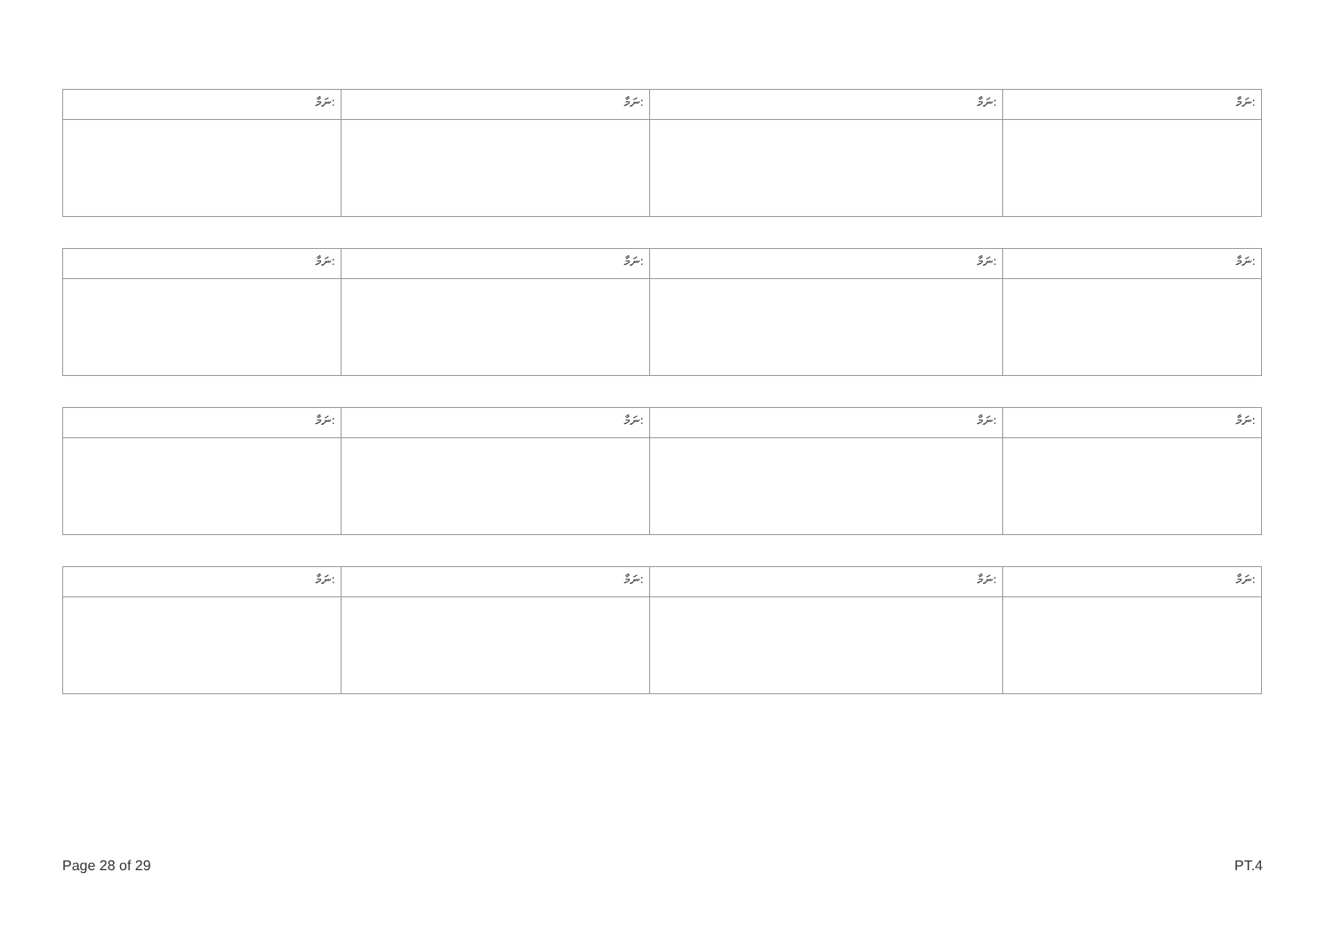| ނަމާ: | ނަމާ: | ނަމާ: | ނަމާ: |
| --- | --- | --- | --- |
| ނަމާ: | ނަމާ: | ނަމާ: | ނަމާ: |
| --- | --- | --- | --- |
| ނަމާ: | ނަމާ: | ނަމާ: | ނަމާ: |
| --- | --- | --- | --- |
| ނަމާ: | ނަމާ: | ނަމާ: | ނަމާ: |
| --- | --- | --- | --- |
Page 28 of 29 PT.4